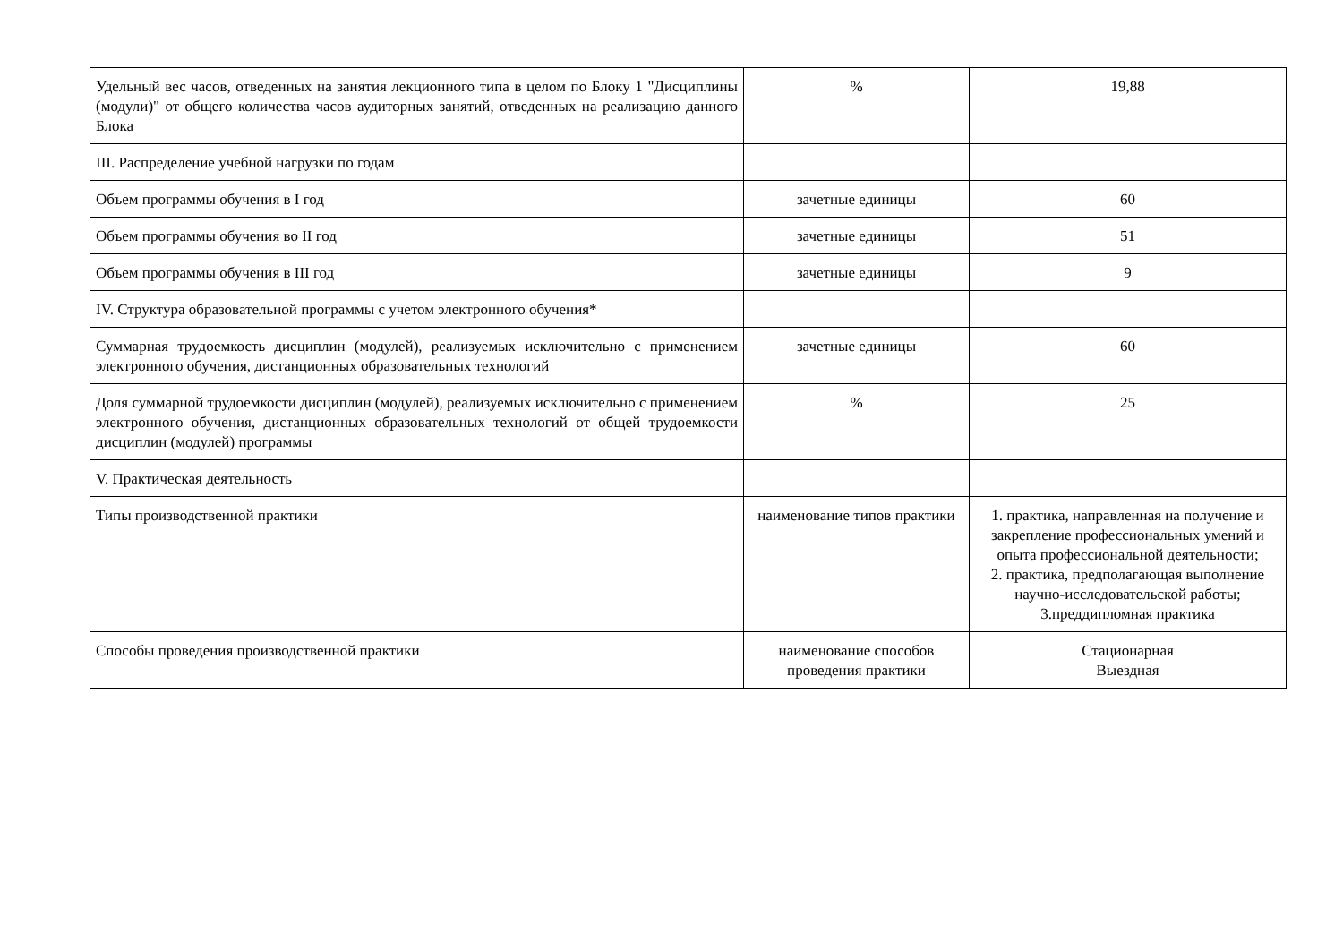| Удельный вес часов, отведенных на занятия лекционного типа в целом по Блоку 1 "Дисциплины (модули)" от общего количества часов аудиторных занятий, отведенных на реализацию данного Блока | % | 19,88 |
| III. Распределение учебной нагрузки по годам | | |
| Объем программы обучения в I год | зачетные единицы | 60 |
| Объем программы обучения во II год | зачетные единицы | 51 |
| Объем программы обучения в III год | зачетные единицы | 9 |
| IV. Структура образовательной программы с учетом электронного обучения* | | |
| Суммарная трудоемкость дисциплин (модулей), реализуемых исключительно с применением электронного обучения, дистанционных образовательных технологий | зачетные единицы | 60 |
| Доля суммарной трудоемкости дисциплин (модулей), реализуемых исключительно с применением электронного обучения, дистанционных образовательных технологий от общей трудоемкости дисциплин (модулей) программы | % | 25 |
| V. Практическая деятельность | | |
| Типы производственной практики | наименование типов практики | 1. практика, направленная на получение и закрепление профессиональных умений и опыта профессиональной деятельности; 2. практика, предполагающая выполнение научно-исследовательской работы; 3.преддипломная практика |
| Способы проведения производственной практики | наименование способов проведения практики | Стационарная Выездная |